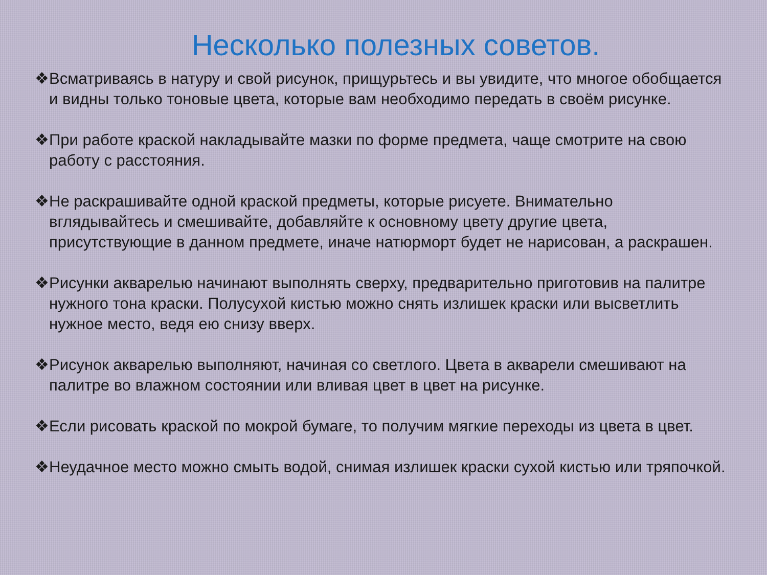Несколько полезных советов.
❖Всматриваясь в натуру и свой рисунок, прищурьтесь и вы увидите, что многое обобщается и видны только тоновые цвета, которые вам необходимо передать в своём рисунке.
❖При работе краской накладывайте мазки по форме предмета, чаще смотрите на свою работу с расстояния.
❖Не раскрашивайте одной краской предметы, которые рисуете. Внимательно вглядывайтесь и смешивайте, добавляйте к основному цвету другие цвета, присутствующие в данном предмете, иначе натюрморт будет не нарисован, а раскрашен.
❖Рисунки акварелью начинают выполнять сверху, предварительно приготовив на палитре нужного тона краски. Полусухой кистью можно снять излишек краски или высветлить нужное место, ведя ею снизу вверх.
❖Рисунок акварелью выполняют, начиная со светлого. Цвета в акварели смешивают на палитре во влажном состоянии или вливая цвет в цвет на рисунке.
❖Если рисовать краской по мокрой бумаге, то получим мягкие переходы из цвета в цвет.
❖Неудачное место можно смыть водой, снимая излишек краски сухой кистью или тряпочкой.